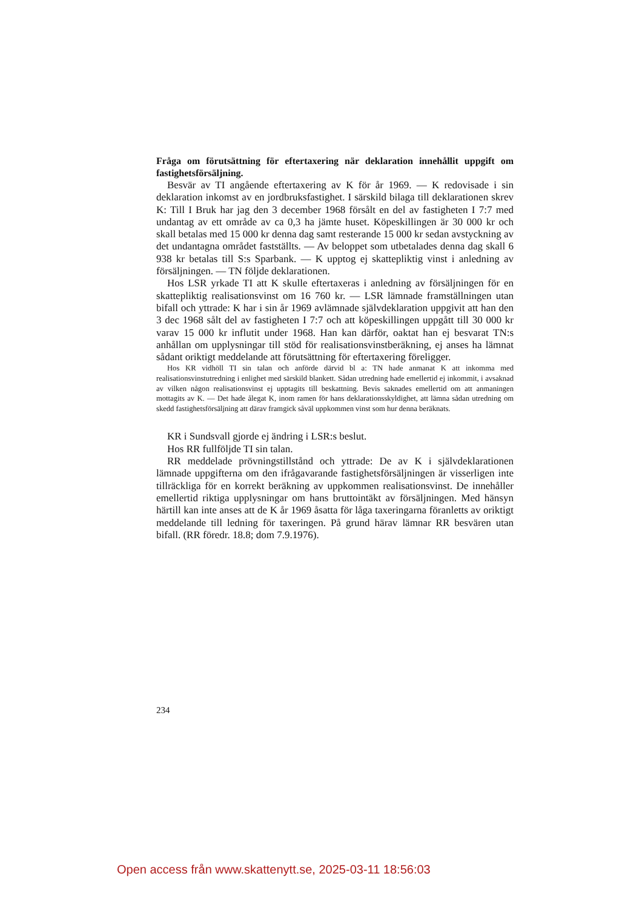Fråga om förutsättning för eftertaxering när deklaration innehållit uppgift om fastighetsförsäljning.
Besvär av TI angående eftertaxering av K för år 1969. — K redovisade i sin deklaration inkomst av en jordbruksfastighet. I särskild bilaga till deklarationen skrev K: Till I Bruk har jag den 3 december 1968 försålt en del av fastigheten I 7:7 med undantag av ett område av ca 0,3 ha jämte huset. Köpeskillingen är 30 000 kr och skall betalas med 15 000 kr denna dag samt resterande 15 000 kr sedan avstyckning av det undantagna området fastställts. — Av beloppet som utbetalades denna dag skall 6 938 kr betalas till S:s Sparbank. — K upptog ej skattepliktig vinst i anledning av försäljningen. — TN följde deklarationen.
Hos LSR yrkade TI att K skulle eftertaxeras i anledning av försäljningen för en skattepliktig realisationsvinst om 16 760 kr. — LSR lämnade framställningen utan bifall och yttrade: K har i sin år 1969 avlämnade självdeklaration uppgivit att han den 3 dec 1968 sålt del av fastigheten I 7:7 och att köpeskillingen uppgått till 30 000 kr varav 15 000 kr influtit under 1968. Han kan därför, oaktat han ej besvarat TN:s anhållan om upplysningar till stöd för realisationsvinstberäkning, ej anses ha lämnat sådant oriktigt meddelande att förutsättning för eftertaxering föreligger.
Hos KR vidhöll TI sin talan och anförde därvid bl a: TN hade anmanat K att inkomma med realisationsvinstutredning i enlighet med särskild blankett. Sådan utredning hade emellertid ej inkommit, i avsaknad av vilken någon realisationsvinst ej upptagits till beskattning. Bevis saknades emellertid om att anmaningen mottagits av K. — Det hade ålegat K, inom ramen för hans deklarationsskyldighet, att lämna sådan utredning om skedd fastighetsförsäljning att därav framgick såväl uppkommen vinst som hur denna beräknats.
KR i Sundsvall gjorde ej ändring i LSR:s beslut.
Hos RR fullföljde TI sin talan.
RR meddelade prövningstillstånd och yttrade: De av K i självdeklarationen lämnade uppgifterna om den ifrågavarande fastighetsförsäljningen är visserligen inte tillräckliga för en korrekt beräkning av uppkommen realisationsvinst. De innehåller emellertid riktiga upplysningar om hans bruttointäkt av försäljningen. Med hänsyn härtill kan inte anses att de K år 1969 åsatta för låga taxeringarna föranletts av oriktigt meddelande till ledning för taxeringen. På grund härav lämnar RR besvären utan bifall. (RR föredr. 18.8; dom 7.9.1976).
234
Open access från www.skattenytt.se, 2025-03-11 18:56:03